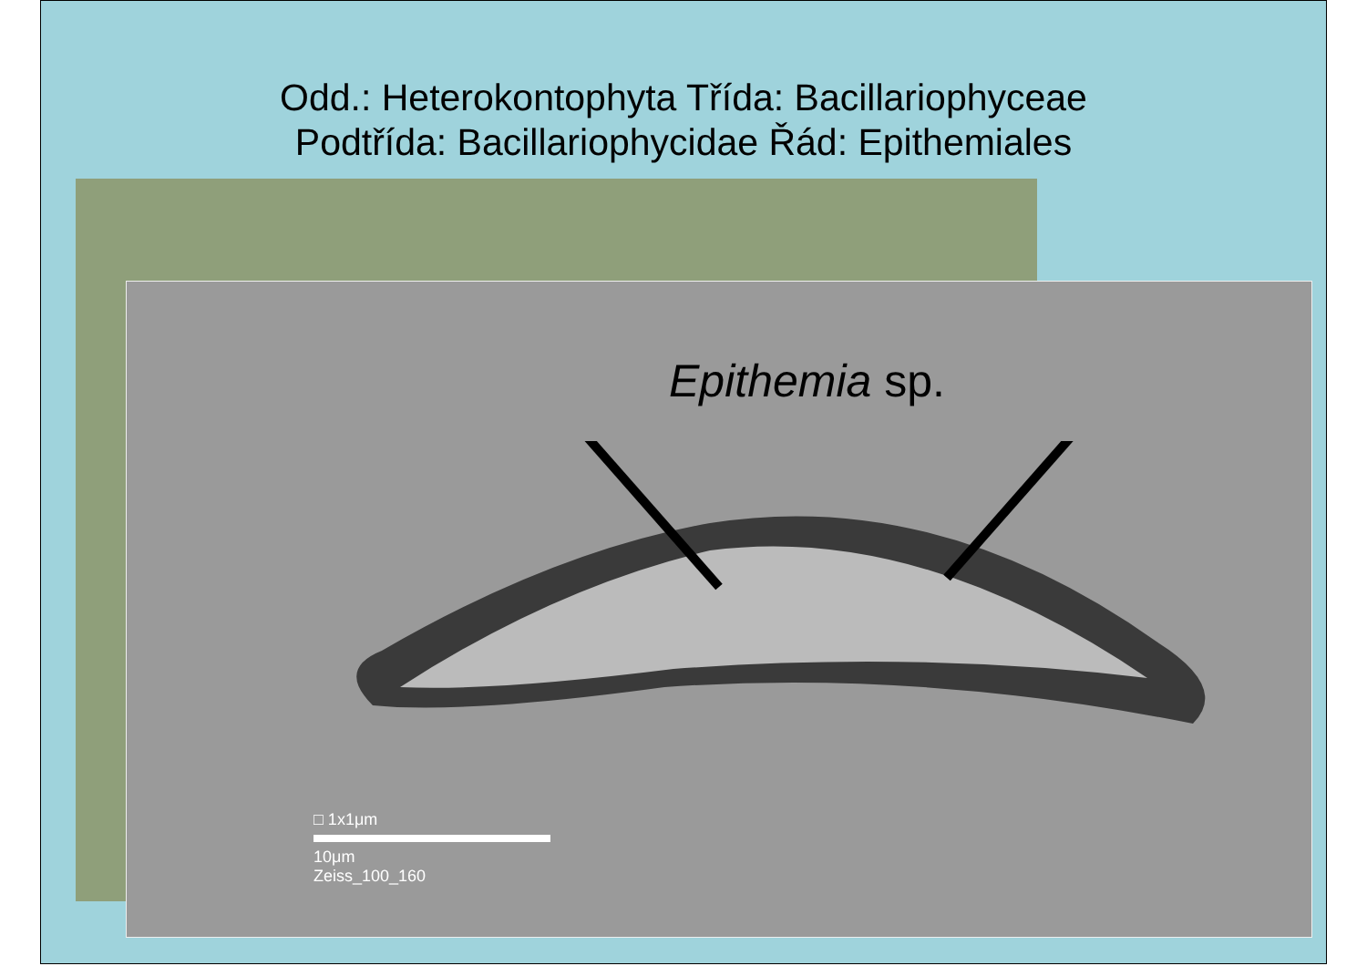Odd.: Heterokontophyta Třída: Bacillariophyceae
Podtřída: Bacillariophycidae Řád: Epithemiales
Epithemia sp.
□ 1x1μm
10μm
Zeiss_100_160